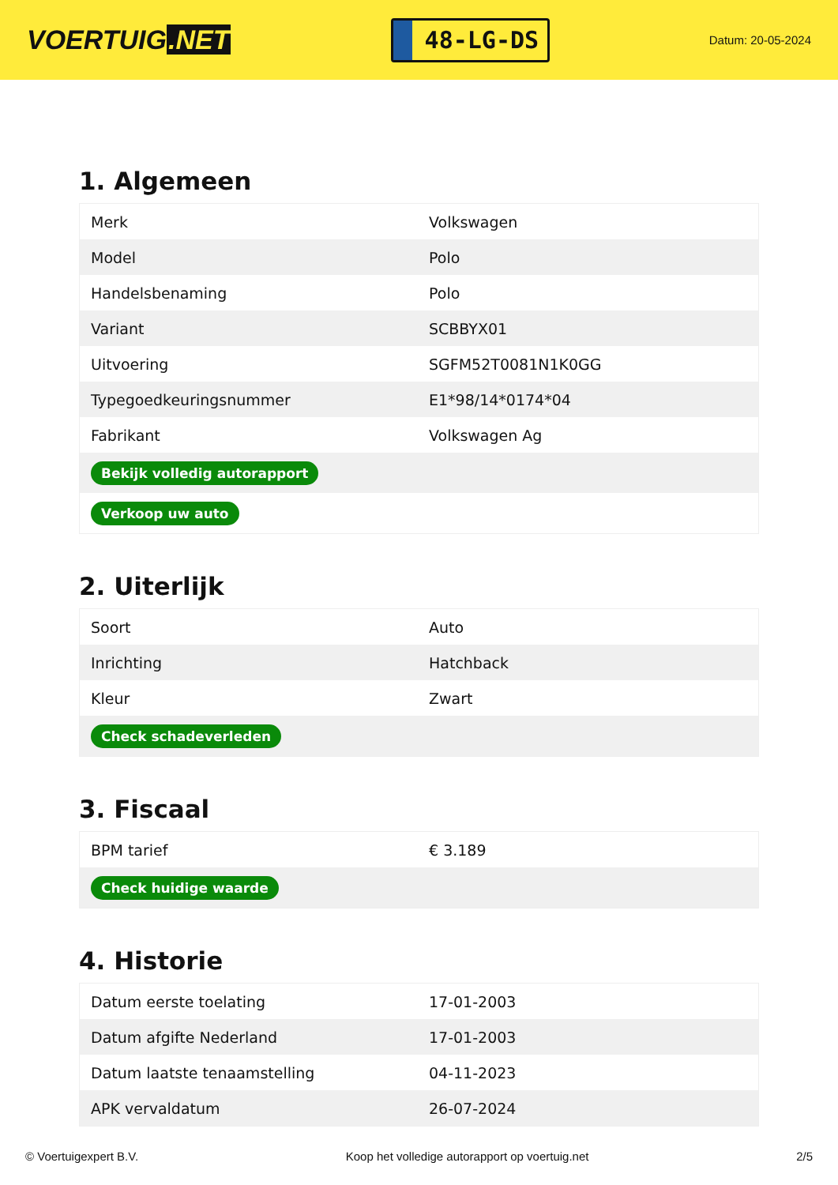VOERTUIG.NET
48-LG-DS
Datum: 20-05-2024
1. Algemeen
| Merk | Volkswagen |
| Model | Polo |
| Handelsbenaming | Polo |
| Variant | SCBBYX01 |
| Uitvoering | SGFM52T0081N1K0GG |
| Typegoedkeuringsnummer | E1*98/14*0174*04 |
| Fabrikant | Volkswagen Ag |
| Bekijk volledig autorapport | |
| Verkoop uw auto | |
2. Uiterlijk
| Soort | Auto |
| Inrichting | Hatchback |
| Kleur | Zwart |
| Check schadeverleden | |
3. Fiscaal
| BPM tarief | € 3.189 |
| Check huidige waarde | |
4. Historie
| Datum eerste toelating | 17-01-2003 |
| Datum afgifte Nederland | 17-01-2003 |
| Datum laatste tenaamstelling | 04-11-2023 |
| APK vervaldatum | 26-07-2024 |
© Voertuigexpert B.V. Koop het volledige autorapport op voertuig.net 2/5